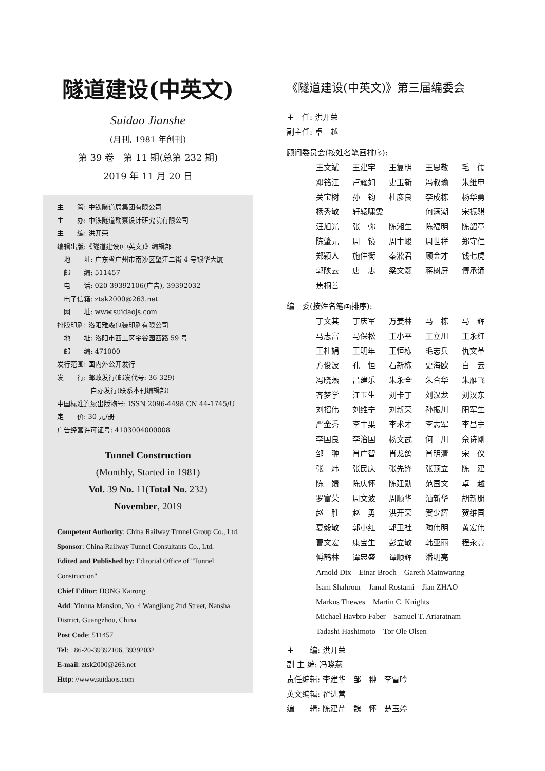隧道建设(中英文)
Suidao Jianshe
(月刊, 1981 年创刊)
第 39 卷　第 11 期(总第 232 期)
2019 年 11 月 20 日
主　　管: 中铁隧道局集团有限公司
主　　办: 中铁隧道勘察设计研究院有限公司
主　　编: 洪开荣
编辑出版:《隧道建设(中英文)》编辑部
　地　　址: 广东省广州市南沙区望江二街 4 号银华大厦
　邮　　编: 511457
　电　　话: 020-39392106(广告), 39392032
　电子信箱: ztsk2000@263.net
　网　　址: www.suidaojs.com
排版印刷: 洛阳雅森包装印刷有限公司
　地　　址: 洛阳市西工区金谷园西路 59 号
　邮　　编: 471000
发行范围: 国内外公开发行
发　　行: 邮政发行(邮发代号: 36-329)
　　　　　自办发行(联系本刊编辑部)
中国标准连续出版物号: ISSN 2096-4498 CN 44-1745/U
定　　价: 30 元/册
广告经营许可证号: 4103004000008
Tunnel Construction
(Monthly, Started in 1981)
Vol. 39 No. 11(Total No. 232)
November, 2019
Competent Authority: China Railway Tunnel Group Co., Ltd.
Sponsor: China Railway Tunnel Consultants Co., Ltd.
Edited and Published by: Editorial Office of "Tunnel Construction"
Chief Editor: HONG Kairong
Add: Yinhua Mansion, No. 4 Wangjiang 2nd Street, Nansha District, Guangzhou, China
Post Code: 511457
Tel: +86-20-39392106, 39392032
E-mail: ztsk2000@263.net
Http: //www.suidaojs.com
《隧道建设(中英文)》第三届编委会
主　任: 洪开荣
副主任: 卓　越
顾问委员会(按姓名笔画排序):
王文斌 王建宇 王复明 王思敬 毛　儒 邓铭江 卢耀如 史玉新 冯叔瑜 朱维申 关宝树 孙　钧 杜彦良 李成栋 杨华勇 杨秀敏 轩辕啸雯 何满潮 宋振骐 汪旭光 张　弥 陈湘生 陈福明 陈韶章 陈肇元 周　镜 周丰峻 周世祥 郑守仁 郑颖人 施仲衡 秦淞君 顾金才 钱七虎 郭陕云 唐　忠 梁文灏 蒋树屏 傅承诵 焦桐善
编　委(按姓名笔画排序):
丁文其 丁庆军 万姜林 马　栋 马　辉 马志富 马保松 王小平 王立川 王永红 王杜娟 王明年 王恒栋 毛志兵 仇文革 方俊波 孔　恒 石新栋 史海欧 白　云 冯晓燕 吕建乐 朱永全 朱合华 朱雁飞 齐梦学 江玉生 刘卡丁 刘汉龙 刘汉东 刘招伟 刘维宁 刘新荣 孙振川 阳军生 严金秀 李丰果 李术才 李志军 李昌宁 李国良 李治国 杨文武 何　川 佘诗刚 邹　翀 肖广智 肖龙鸽 肖明清 宋　仪 张　炜 张民庆 张先锋 张顶立 陈　建 陈　馈 陈庆怀 陈建勋 范国文 卓　越 罗富荣 周文波 周顺华 油新华 胡新朋 赵　胜 赵　勇 洪开荣 贺少辉 贺维国 夏毅敏 郭小红 郭卫社 陶伟明 黄宏伟 曹文宏 康宝生 彭立敏 韩亚丽 程永亮 傅鹤林 谭忠盛 谭顺辉 潘明亮
Arnold Dix　Einar Broch　Gareth Mainwaring
Isam Shahrour　Jamal Rostami　Jian ZHAO
Markus Thewes　Martin C. Knights
Michael Havbro Faber　Samuel T. Ariaratnam
Tadashi Hashimoto　Tor Ole Olsen
主　　编: 洪开荣
副 主 编: 冯晓燕
责任编辑: 李建华　邹　翀　李雪吟
英文编辑: 翟进营
编　　辑: 陈建芹　魏　怀　楚玉婷